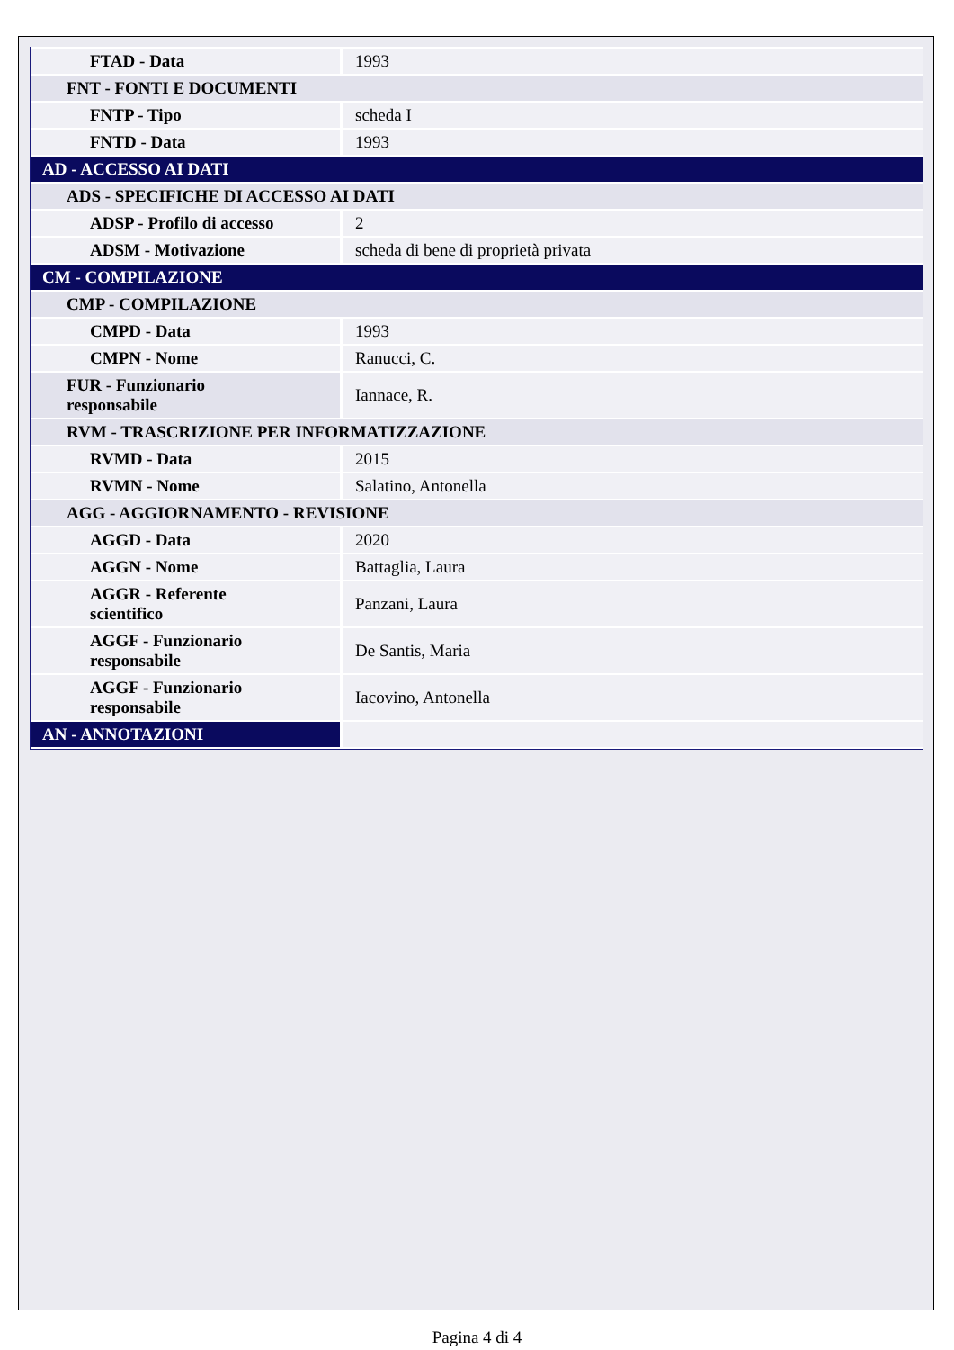| FTAD - Data | 1993 |
| FNT - FONTI E DOCUMENTI | |
| FNTP - Tipo | scheda I |
| FNTD - Data | 1993 |
| AD - ACCESSO AI DATI | |
| ADS - SPECIFICHE DI ACCESSO AI DATI | |
| ADSP - Profilo di accesso | 2 |
| ADSM - Motivazione | scheda di bene di proprietà privata |
| CM - COMPILAZIONE | |
| CMP - COMPILAZIONE | |
| CMPD - Data | 1993 |
| CMPN - Nome | Ranucci, C. |
| FUR - Funzionario responsabile | Iannace, R. |
| RVM - TRASCRIZIONE PER INFORMATIZZAZIONE | |
| RVMD - Data | 2015 |
| RVMN - Nome | Salatino, Antonella |
| AGG - AGGIORNAMENTO - REVISIONE | |
| AGGD - Data | 2020 |
| AGGN - Nome | Battaglia, Laura |
| AGGR - Referente scientifico | Panzani, Laura |
| AGGF - Funzionario responsabile | De Santis, Maria |
| AGGF - Funzionario responsabile | Iacovino, Antonella |
| AN - ANNOTAZIONI | |
Pagina 4 di 4